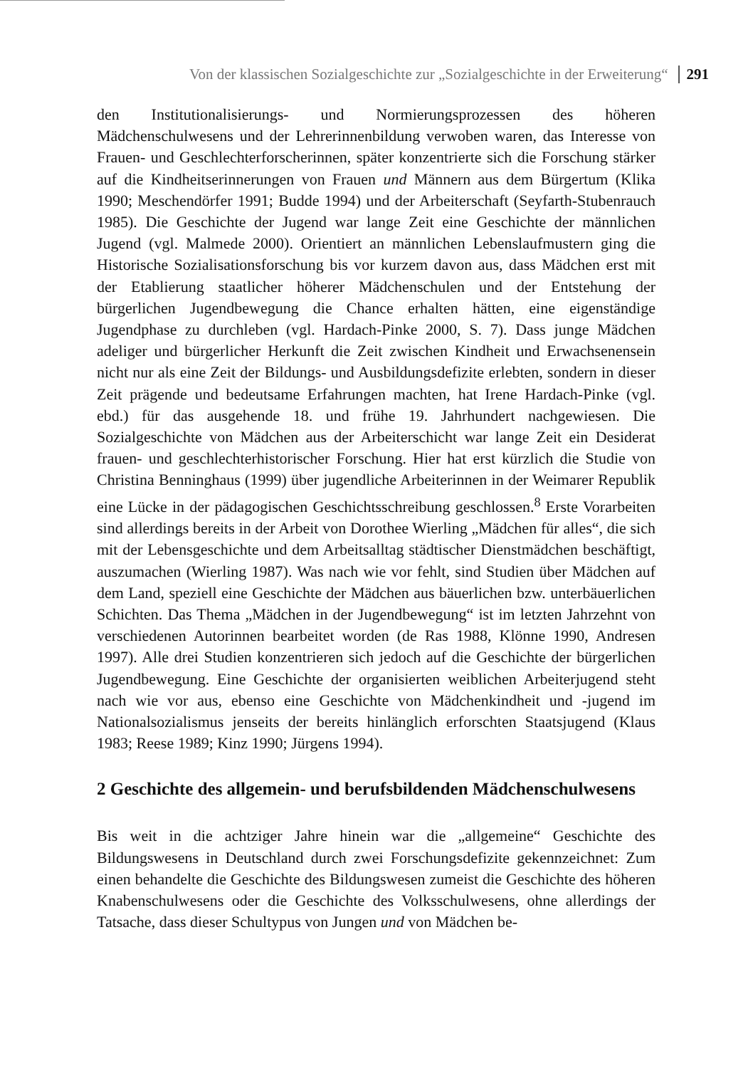Von der klassischen Sozialgeschichte zur „Sozialgeschichte in der Erweiterung“291
den Institutionalisierungs- und Normierungsprozessen des höheren Mädchenschulwesens und der Lehrerinnenbildung verwoben waren, das Interesse von Frauen- und Geschlechterforscherinnen, später konzentrierte sich die Forschung stärker auf die Kindheitserinnerungen von Frauen und Männern aus dem Bürgertum (Klika 1990; Meschendörfer 1991; Budde 1994) und der Arbeiterschaft (Seyfarth-Stubenrauch 1985). Die Geschichte der Jugend war lange Zeit eine Geschichte der männlichen Jugend (vgl. Malmede 2000). Orientiert an männlichen Lebenslaufmustern ging die Historische Sozialisationsforschung bis vor kurzem davon aus, dass Mädchen erst mit der Etablierung staatlicher höherer Mädchenschulen und der Entstehung der bürgerlichen Jugendbewegung die Chance erhalten hätten, eine eigenständige Jugendphase zu durchleben (vgl. Hardach-Pinke 2000, S. 7). Dass junge Mädchen adeliger und bürgerlicher Herkunft die Zeit zwischen Kindheit und Erwachsenensein nicht nur als eine Zeit der Bildungs- und Ausbildungsdefizite erlebten, sondern in dieser Zeit prägende und bedeutsame Erfahrungen machten, hat Irene Hardach-Pinke (vgl. ebd.) für das ausgehende 18. und frühe 19. Jahrhundert nachgewiesen. Die Sozialgeschichte von Mädchen aus der Arbeiterschicht war lange Zeit ein Desiderat frauen- und geschlechterhistorischer Forschung. Hier hat erst kürzlich die Studie von Christina Benninghaus (1999) über jugendliche Arbeiterinnen in der Weimarer Republik eine Lücke in der pädagogischen Geschichtsschreibung geschlossen.<sup>8</sup> Erste Vorarbeiten sind allerdings bereits in der Arbeit von Dorothee Wierling „Mädchen für alles“, die sich mit der Lebensgeschichte und dem Arbeitsalltag städtischer Dienstmädchen beschäftigt, auszumachen (Wierling 1987). Was nach wie vor fehlt, sind Studien über Mädchen auf dem Land, speziell eine Geschichte der Mädchen aus bäuerlichen bzw. unterbäuerlichen Schichten. Das Thema „Mädchen in der Jugendbewegung“ ist im letzten Jahrzehnt von verschiedenen Autorinnen bearbeitet worden (de Ras 1988, Klönne 1990, Andresen 1997). Alle drei Studien konzentrieren sich jedoch auf die Geschichte der bürgerlichen Jugendbewegung. Eine Geschichte der organisierten weiblichen Arbeiterjugend steht nach wie vor aus, ebenso eine Geschichte von Mädchenkindheit und -jugend im Nationalsozialismus jenseits der bereits hinlänglich erforschten Staatsjugend (Klaus 1983; Reese 1989; Kinz 1990; Jürgens 1994).
2 Geschichte des allgemein- und berufsbildenden Mädchenschulwesens
Bis weit in die achtziger Jahre hinein war die „allgemeine“ Geschichte des Bildungswesens in Deutschland durch zwei Forschungsdefizite gekennzeichnet: Zum einen behandelte die Geschichte des Bildungswesen zumeist die Geschichte des höheren Knabenschulwesens oder die Geschichte des Volksschulwesens, ohne allerdings der Tatsache, dass dieser Schultypus von Jungen und von Mädchen be-